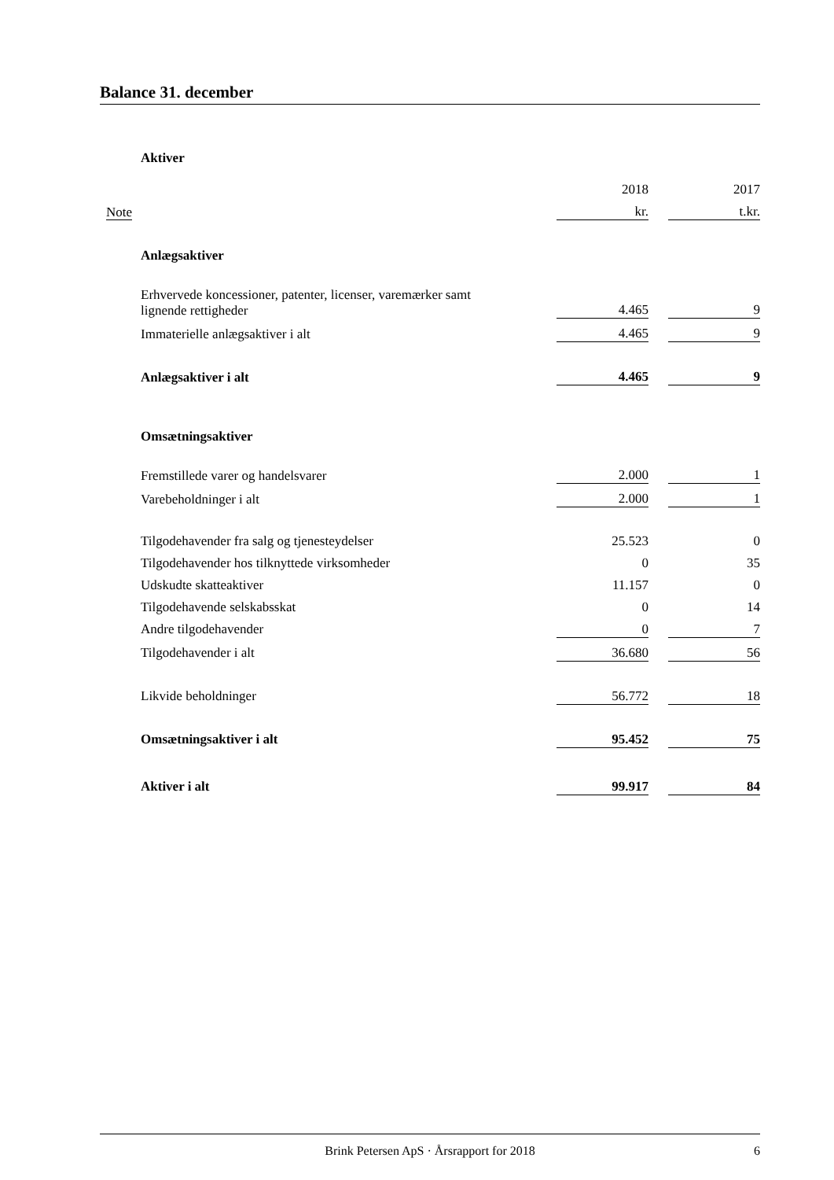Balance 31. december
| | Aktiver | | | | |
| | | | 2018 | | 2017 |
| Note | | | kr. | | t.kr. |
| | Anlægsaktiver | | | | |
| | Erhvervede koncessioner, patenter, licenser, varemærker samt lignende rettigheder | | 4.465 | | 9 |
| | Immaterielle anlægsaktiver i alt | | 4.465 | | 9 |
| | Anlægsaktiver i alt | | 4.465 | | 9 |
| | Omsætningsaktiver | | | | |
| | Fremstillede varer og handelsvarer | | 2.000 | | 1 |
| | Varebeholdninger i alt | | 2.000 | | 1 |
| | Tilgodehavender fra salg og tjenesteydelser | | 25.523 | | 0 |
| | Tilgodehavender hos tilknyttede virksomheder | | 0 | | 35 |
| | Udskudte skatteaktiver | | 11.157 | | 0 |
| | Tilgodehavende selskabsskat | | 0 | | 14 |
| | Andre tilgodehavender | | 0 | | 7 |
| | Tilgodehavender i alt | | 36.680 | | 56 |
| | Likvide beholdninger | | 56.772 | | 18 |
| | Omsætningsaktiver i alt | | 95.452 | | 75 |
| | Aktiver i alt | | 99.917 | | 84 |
Brink Petersen ApS · Årsrapport for 2018 6